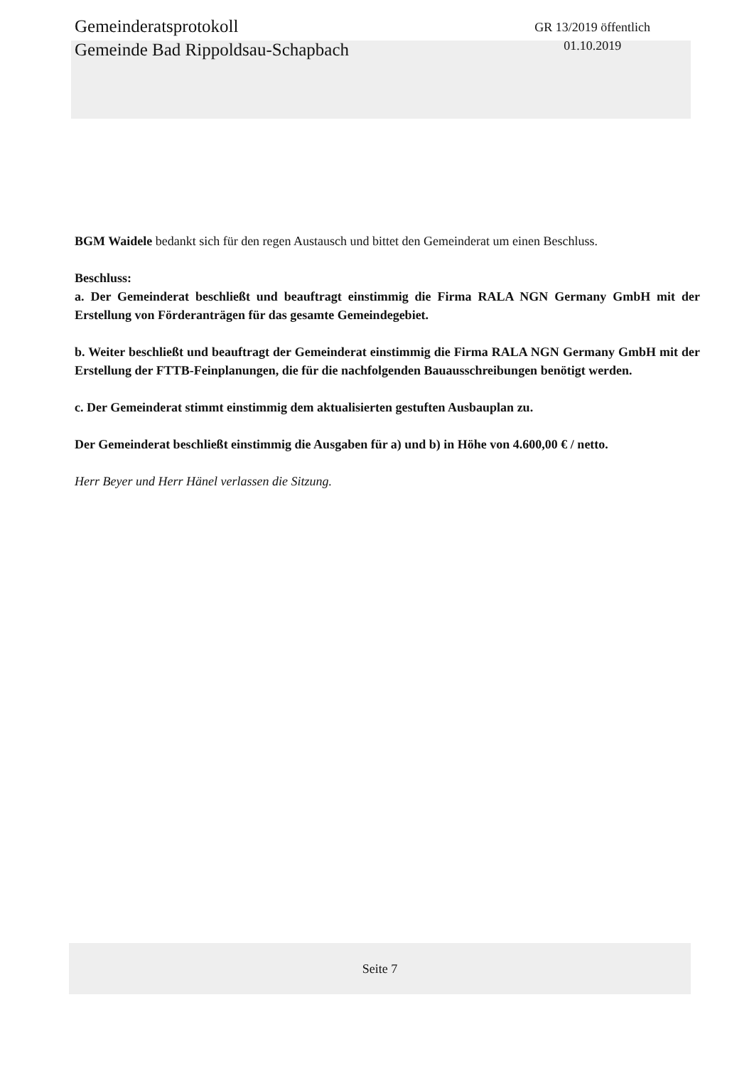Gemeinderatsprotokoll
Gemeinde Bad Rippoldsau-Schapbach
GR 13/2019 öffentlich
01.10.2019
BGM Waidele bedankt sich für den regen Austausch und bittet den Gemeinderat um einen Beschluss.
Beschluss:
a. Der Gemeinderat beschließt und beauftragt einstimmig die Firma RALA NGN Germany GmbH mit der Erstellung von Förderanträgen für das gesamte Gemeindegebiet.
b. Weiter beschließt und beauftragt der Gemeinderat einstimmig die Firma RALA NGN Germany GmbH mit der Erstellung der FTTB-Feinplanungen, die für die nachfolgenden Bauausschreibungen benötigt werden.
c. Der Gemeinderat stimmt einstimmig dem aktualisierten gestuften Ausbauplan zu.
Der Gemeinderat beschließt einstimmig die Ausgaben für a) und b) in Höhe von 4.600,00 € / netto.
Herr Beyer und Herr Hänel verlassen die Sitzung.
Seite 7